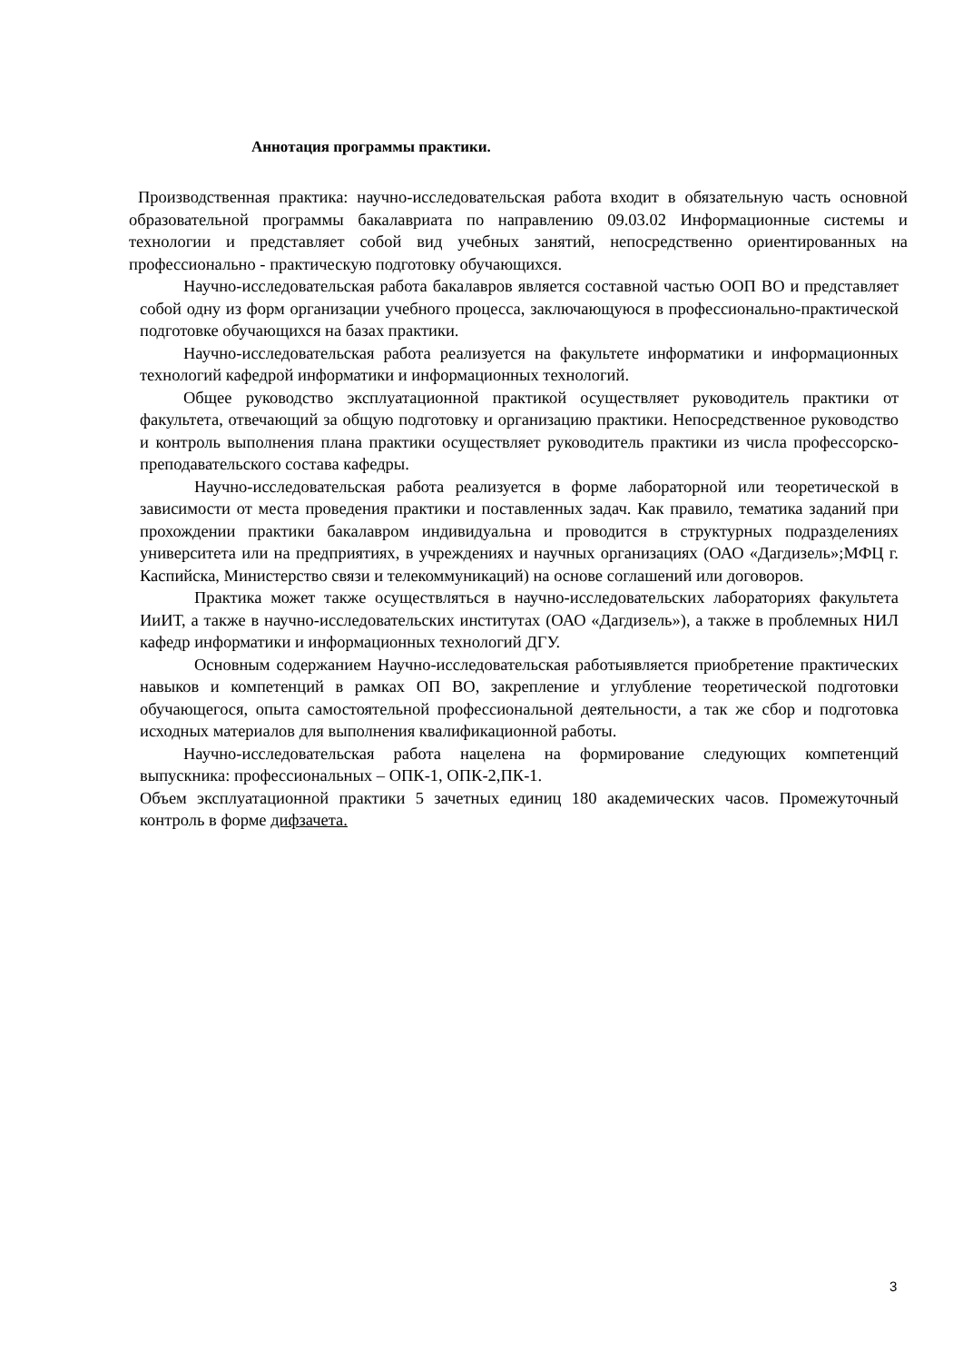Аннотация программы практики.
Производственная практика: научно-исследовательская работа входит в обязательную часть основной образовательной программы бакалавриата по направлению 09.03.02 Информационные системы и технологии и представляет собой вид учебных занятий, непосредственно ориентированных на профессионально - практическую подготовку обучающихся.
Научно-исследовательская работа бакалавров является составной частью ООП ВО и представляет собой одну из форм организации учебного процесса, заключающуюся в профессионально-практической подготовке обучающихся на базах практики.
Научно-исследовательская работа реализуется на факультете информатики и информационных технологий кафедрой информатики и информационных технологий.
Общее руководство эксплуатационной практикой осуществляет руководитель практики от факультета, отвечающий за общую подготовку и организацию практики. Непосредственное руководство и контроль выполнения плана практики осуществляет руководитель практики из числа профессорско-преподавательского состава кафедры.
Научно-исследовательская работа реализуется в форме лабораторной или теоретической в зависимости от места проведения практики и поставленных задач. Как правило, тематика заданий при прохождении практики бакалавром индивидуальна и проводится в структурных подразделениях университета или на предприятиях, в учреждениях и научных организациях (ОАО «Дагдизель»;МФЦ г. Каспийска, Министерство связи и телекоммуникаций) на основе соглашений или договоров.
Практика может также осуществляться в научно-исследовательских лабораториях факультета ИиИТ, а также в научно-исследовательских институтах (ОАО «Дагдизель»), а также в проблемных НИЛ кафедр информатики и информационных технологий ДГУ.
Основным содержанием Научно-исследовательская работыявляется приобретение практических навыков и компетенций в рамках ОП ВО, закрепление и углубление теоретической подготовки обучающегося, опыта самостоятельной профессиональной деятельности, а так же сбор и подготовка исходных материалов для выполнения квалификационной работы.
Научно-исследовательская работа нацелена на формирование следующих компетенций выпускника: профессиональных – ОПК-1, ОПК-2,ПК-1.
Объем эксплуатационной практики 5 зачетных единиц 180 академических часов. Промежуточный контроль в форме дифзачета.
3